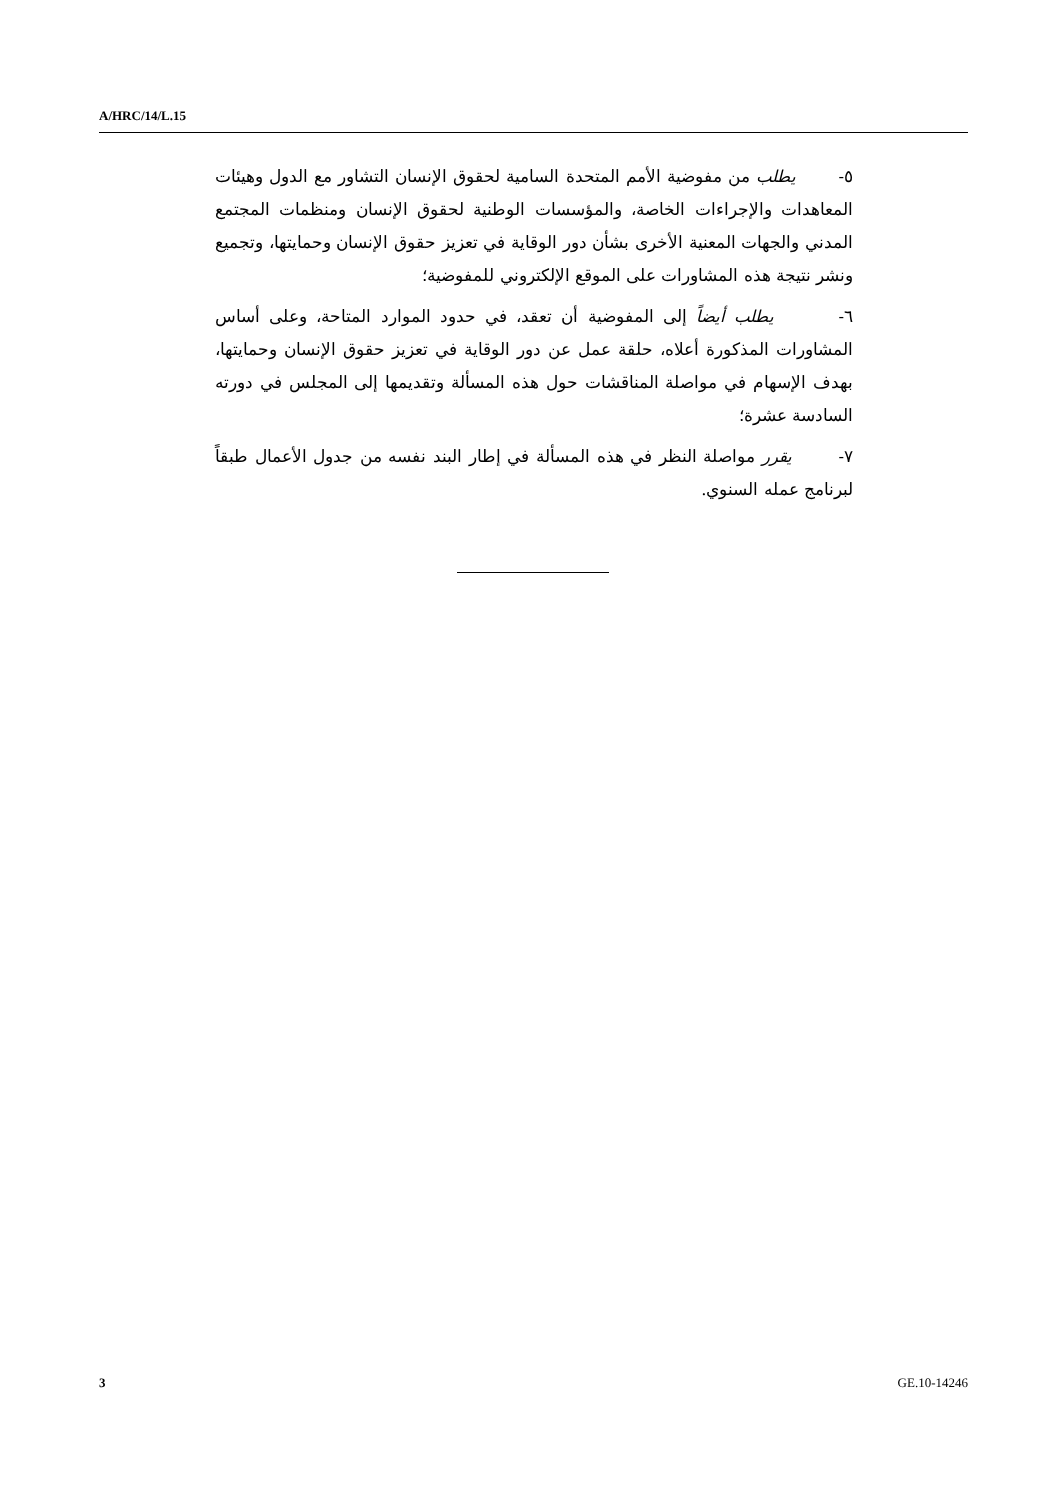A/HRC/14/L.15
٥- يطلب من مفوضية الأمم المتحدة السامية لحقوق الإنسان التشاور مع الدول وهيئات المعاهدات والإجراءات الخاصة، والمؤسسات الوطنية لحقوق الإنسان ومنظمات المجتمع المدني والجهات المعنية الأخرى بشأن دور الوقاية في تعزيز حقوق الإنسان وحمايتها، وتجميع ونشر نتيجة هذه المشاورات على الموقع الإلكتروني للمفوضية؛
٦- يطلب أيضاً إلى المفوضية أن تعقد، في حدود الموارد المتاحة، وعلى أساس المشاورات المذكورة أعلاه، حلقة عمل عن دور الوقاية في تعزيز حقوق الإنسان وحمايتها، بهدف الإسهام في مواصلة المناقشات حول هذه المسألة وتقديمها إلى المجلس في دورته السادسة عشرة؛
٧- يقرر مواصلة النظر في هذه المسألة في إطار البند نفسه من جدول الأعمال طبقاً لبرنامج عمله السنوي.
3 GE.10-14246